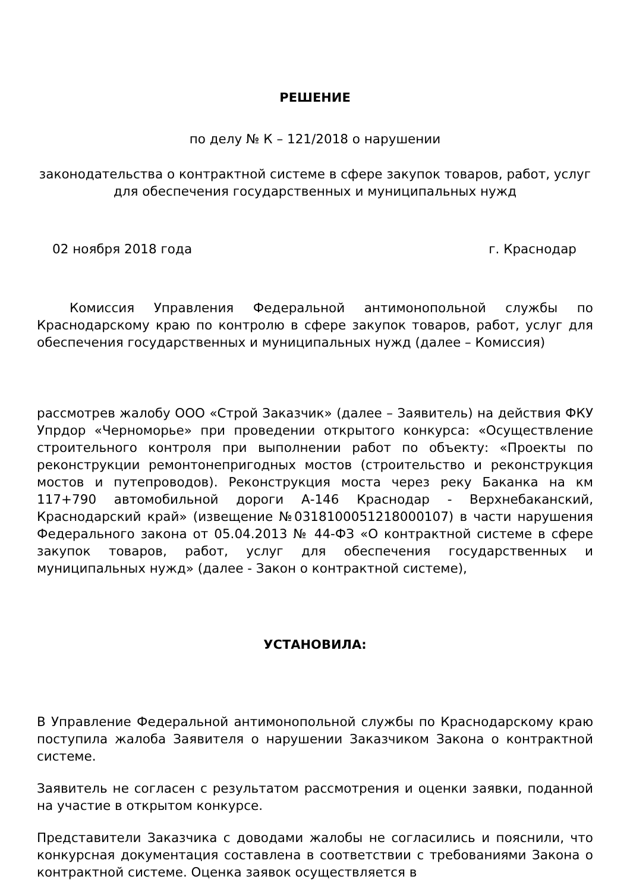РЕШЕНИЕ
по делу № К – 121/2018 о нарушении
законодательства о контрактной системе в сфере закупок товаров, работ, услуг для обеспечения государственных и муниципальных нужд
02 ноября 2018 года г. Краснодар
Комиссия Управления Федеральной антимонопольной службы по Краснодарскому краю по контролю в сфере закупок товаров, работ, услуг для обеспечения государственных и муниципальных нужд (далее – Комиссия)
рассмотрев жалобу ООО «Строй Заказчик» (далее – Заявитель) на действия ФКУ Упрдор «Черноморье» при проведении открытого конкурса: «Осуществление строительного контроля при выполнении работ по объекту: «Проекты по реконструкции ремонтонепригодных мостов (строительство и реконструкция мостов и путепроводов). Реконструкция моста через реку Баканка на км 117+790 автомобильной дороги А-146 Краснодар - Верхнебаканский, Краснодарский край» (извещение №0318100051218000107) в части нарушения Федерального закона от 05.04.2013 № 44-ФЗ «О контрактной системе в сфере закупок товаров, работ, услуг для обеспечения государственных и муниципальных нужд» (далее - Закон о контрактной системе),
УСТАНОВИЛА:
В Управление Федеральной антимонопольной службы по Краснодарскому краю поступила жалоба Заявителя о нарушении Заказчиком Закона о контрактной системе.
Заявитель не согласен с результатом рассмотрения и оценки заявки, поданной на участие в открытом конкурсе.
Представители Заказчика с доводами жалобы не согласились и пояснили, что конкурсная документация составлена в соответствии с требованиями Закона о контрактной системе. Оценка заявок осуществляется в